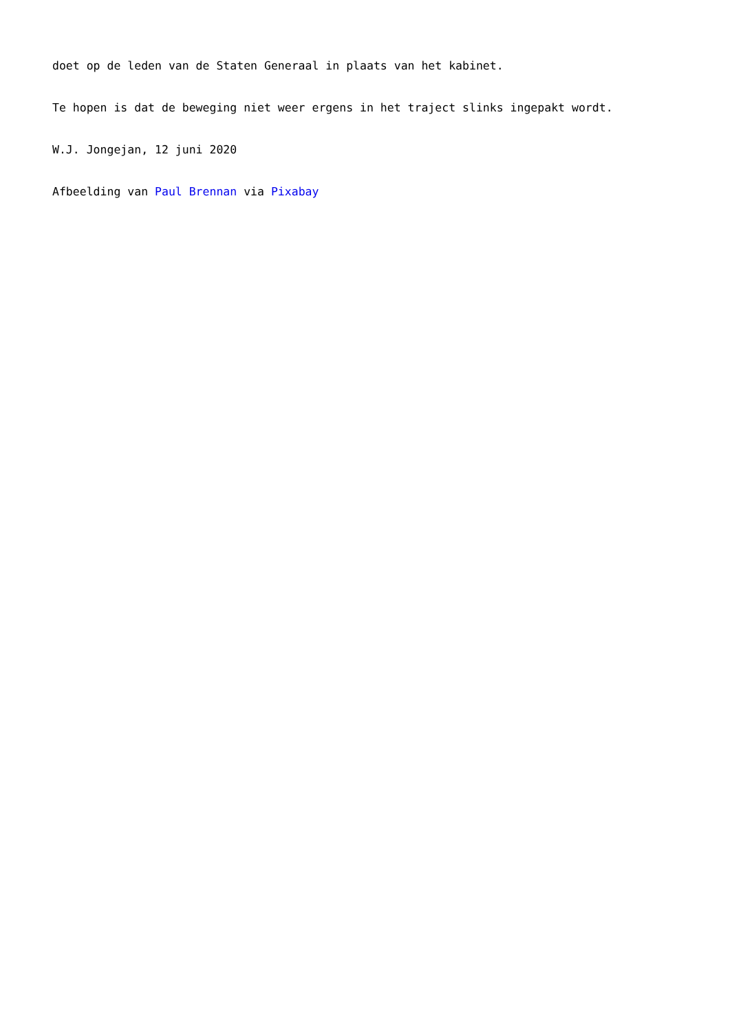doet op de leden van de Staten Generaal in plaats van het kabinet.
Te hopen is dat de beweging niet weer ergens in het traject slinks ingepakt wordt.
W.J. Jongejan, 12 juni 2020
Afbeelding van Paul Brennan via Pixabay